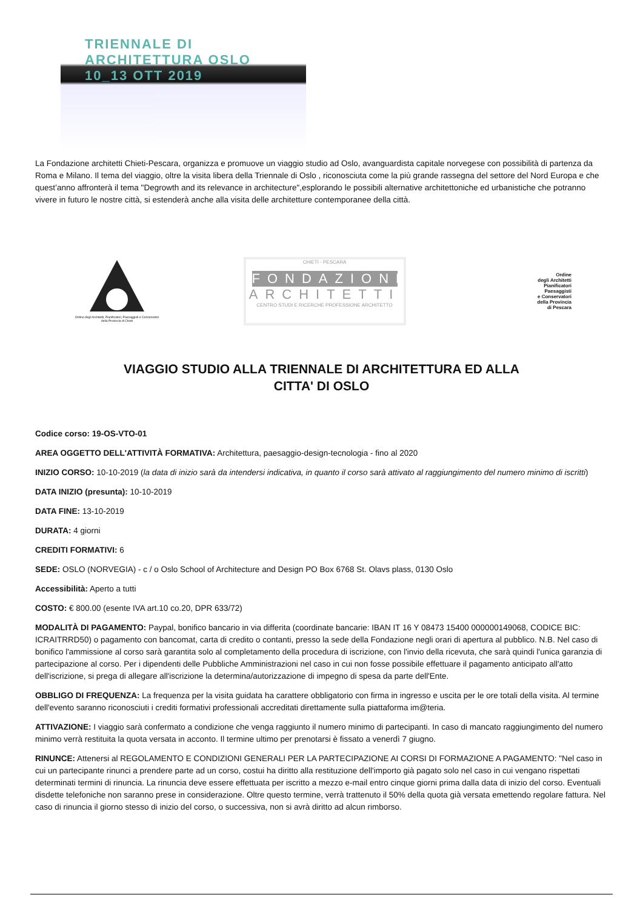TRIENNALE DI ARCHITETTURA OSLO
10_13 OTT 2019
La Fondazione architetti Chieti-Pescara, organizza e promuove un viaggio studio ad Oslo, avanguardista capitale norvegese con possibilità di partenza da Roma e Milano. Il tema del viaggio, oltre la visita libera della Triennale di Oslo , riconosciuta come la più grande rassegna del settore del Nord Europa e che quest’anno affronterà il tema "Degrowth and its relevance in architecture",esplorando le possibili alternative architettoniche ed urbanistiche che potranno vivere in futuro le nostre città, si estenderà anche alla visita delle architetture contemporanee della città.
Ordine degli Architetti, Pianificatori, Paesaggisti e Conservatori della Provincia di Chieti
CHIETI - PESCARA
FONDAZIONE
ARCHITETTI
CENTRO STUDI E RICERCHE PROFESSIONE ARCHITETTO
Ordine
degli Architetti
Pianificatori
Paesaggisti
e Conservatori
della Provincia
di Pescara
VIAGGIO STUDIO ALLA TRIENNALE DI ARCHITETTURA ED ALLA
CITTA' DI OSLO
Codice corso: 19-OS-VTO-01
AREA OGGETTO DELL'ATTIVITÀ FORMATIVA: Architettura, paesaggio-design-tecnologia - fino al 2020
INIZIO CORSO: 10-10-2019 (la data di inizio sarà da intendersi indicativa, in quanto il corso sarà attivato al raggiungimento del numero minimo di iscritti)
DATA INIZIO (presunta): 10-10-2019
DATA FINE: 13-10-2019
DURATA: 4 giorni
CREDITI FORMATIVI: 6
SEDE: OSLO (NORVEGIA) - c / o Oslo School of Architecture and Design PO Box 6768 St. Olavs plass, 0130 Oslo
Accessibilità: Aperto a tutti
COSTO: € 800.00 (esente IVA art.10 co.20, DPR 633/72)
MODALITÀ DI PAGAMENTO: Paypal, bonifico bancario in via differita (coordinate bancarie: IBAN IT 16 Y 08473 15400 000000149068, CODICE BIC: ICRAITRRD50) o pagamento con bancomat, carta di credito o contanti, presso la sede della Fondazione negli orari di apertura al pubblico. N.B. Nel caso di bonifico l'ammissione al corso sarà garantita solo al completamento della procedura di iscrizione, con l'invio della ricevuta, che sarà quindi l'unica garanzia di partecipazione al corso. Per i dipendenti delle Pubbliche Amministrazioni nel caso in cui non fosse possibile effettuare il pagamento anticipato all'atto dell'iscrizione, si prega di allegare all'iscrizione la determina/autorizzazione di impegno di spesa da parte dell'Ente.
OBBLIGO DI FREQUENZA: La frequenza per la visita guidata ha carattere obbligatorio con firma in ingresso e uscita per le ore totali della visita. Al termine dell'evento saranno riconosciuti i crediti formativi professionali accreditati direttamente sulla piattaforma im@teria.
ATTIVAZIONE: I viaggio sarà confermato a condizione che venga raggiunto il numero minimo di partecipanti. In caso di mancato raggiungimento del numero minimo verrà restituita la quota versata in acconto. Il termine ultimo per prenotarsi è fissato a venerdì 7 giugno.
RINUNCE: Attenersi al REGOLAMENTO E CONDIZIONI GENERALI PER LA PARTECIPAZIONE AI CORSI DI FORMAZIONE A PAGAMENTO: "Nel caso in cui un partecipante rinunci a prendere parte ad un corso, costui ha diritto alla restituzione dell'importo già pagato solo nel caso in cui vengano rispettati determinati termini di rinuncia. La rinuncia deve essere effettuata per iscritto a mezzo e-mail entro cinque giorni prima dalla data di inizio del corso. Eventuali disdette telefoniche non saranno prese in considerazione. Oltre questo termine, verrà trattenuto il 50% della quota già versata emettendo regolare fattura. Nel caso di rinuncia il giorno stesso di inizio del corso, o successiva, non si avrà diritto ad alcun rimborso.